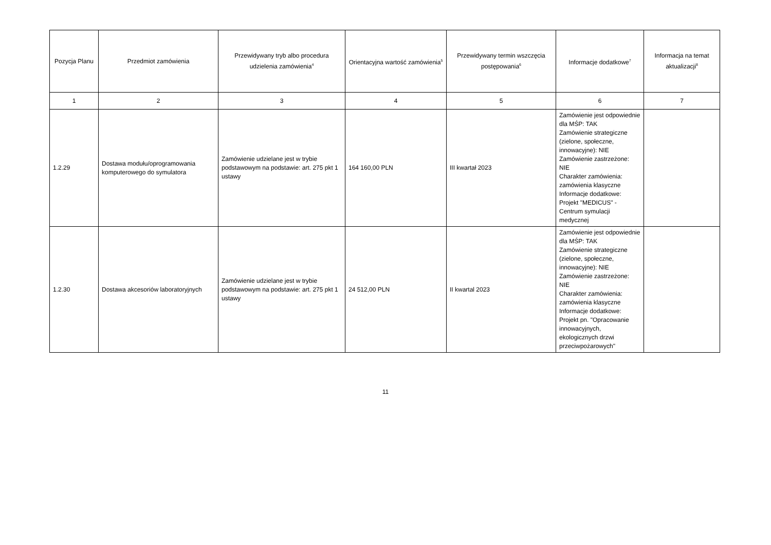| Pozycja Planu | Przedmiot zamówienia | Przewidywany tryb albo procedura udzielenia zamówienia<sup>4</sup> | Orientacyjna wartość zamówienia<sup>5</sup> | Przewidywany termin wszczęcia postępowania<sup>6</sup> | Informacje dodatkowe<sup>7</sup> | Informacja na temat aktualizacji<sup>8</sup> |
| --- | --- | --- | --- | --- | --- | --- |
| 1 | 2 | 3 | 4 | 5 | 6 | 7 |
| 1.2.29 | Dostawa modułu/oprogramowania komputerowego do symulatora | Zamówienie udzielane jest w trybie podstawowym na podstawie: art. 275 pkt 1 ustawy | 164 160,00 PLN | III kwartał 2023 | Zamówienie jest odpowiednie dla MŚP: TAK Zamówienie strategiczne (zielone, społeczne, innowacyjne): NIE Zamówienie zastrzeżone: NIE Charakter zamówienia: zamówienia klasyczne Informacje dodatkowe: Projekt "MEDICUS" - Centrum symulacji medycznej | |
| 1.2.30 | Dostawa akcesoriów laboratoryjnych | Zamówienie udzielane jest w trybie podstawowym na podstawie: art. 275 pkt 1 ustawy | 24 512,00 PLN | II kwartal 2023 | Zamówienie jest odpowiednie dla MŚP: TAK Zamówienie strategiczne (zielone, społeczne, innowacyjne): NIE Zamówienie zastrzeżone: NIE Charakter zamówienia: zamówienia klasyczne Informacje dodatkowe: Projekt pn. "Opracowanie innowacyjnych, ekologicznych drzwi przeciwpożarowych" | |
11